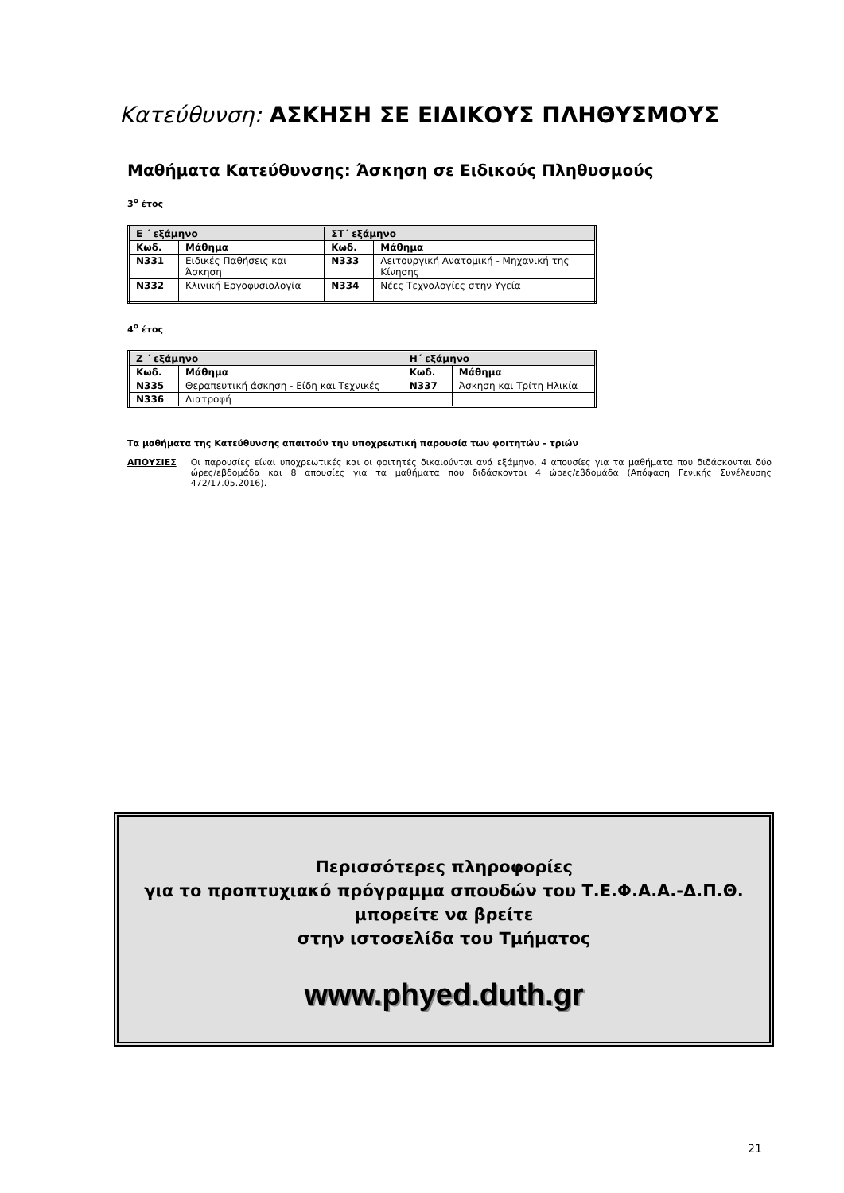Κατεύθυνση: ΑΣΚΗΣΗ ΣΕ ΕΙΔΙΚΟΥΣ ΠΛΗΘΥΣΜΟΥΣ
Μαθήματα Κατεύθυνσης: Άσκηση σε Ειδικούς Πληθυσμούς
3<sup>ο</sup> έτος
| Ε ΄ εξάμηνο | | ΣΤ΄ εξάμηνο | |
| --- | --- | --- | --- |
| Κωδ. | Μάθημα | Κωδ. | Μάθημα |
| N331 | Ειδικές Παθήσεις και Άσκηση | N333 | Λειτουργική Ανατομική - Μηχανική της Κίνησης |
| N332 | Κλινική Εργοφυσιολογία | N334 | Νέες Τεχνολογίες στην Υγεία |
4<sup>ο</sup> έτος
| Ζ ΄ εξάμηνο | | Η΄ εξάμηνο | |
| --- | --- | --- | --- |
| Κωδ. | Μάθημα | Κωδ. | Μάθημα |
| N335 | Θεραπευτική άσκηση - Είδη και Τεχνικές | N337 | Άσκηση και Τρίτη Ηλικία |
| N336 | Διατροφή | | |
Τα μαθήματα της Κατεύθυνσης απαιτούν την υποχρεωτική παρουσία των φοιτητών - τριών
ΑΠΟΥΣΙΕΣ Οι παρουσίες είναι υποχρεωτικές και οι φοιτητές δικαιούνται ανά εξάμηνο, 4 απουσίες για τα μαθήματα που διδάσκονται δύο ώρες/εβδομάδα και 8 απουσίες για τα μαθήματα που διδάσκονται 4 ώρες/εβδομάδα (Απόφαση Γενικής Συνέλευσης 472/17.05.2016).
Περισσότερες πληροφορίες
για το προπτυχιακό πρόγραμμα σπουδών του Τ.Ε.Φ.Α.Α.-Δ.Π.Θ.
μπορείτε να βρείτε
στην ιστοσελίδα του Τμήματος
www.phyed.duth.gr
21